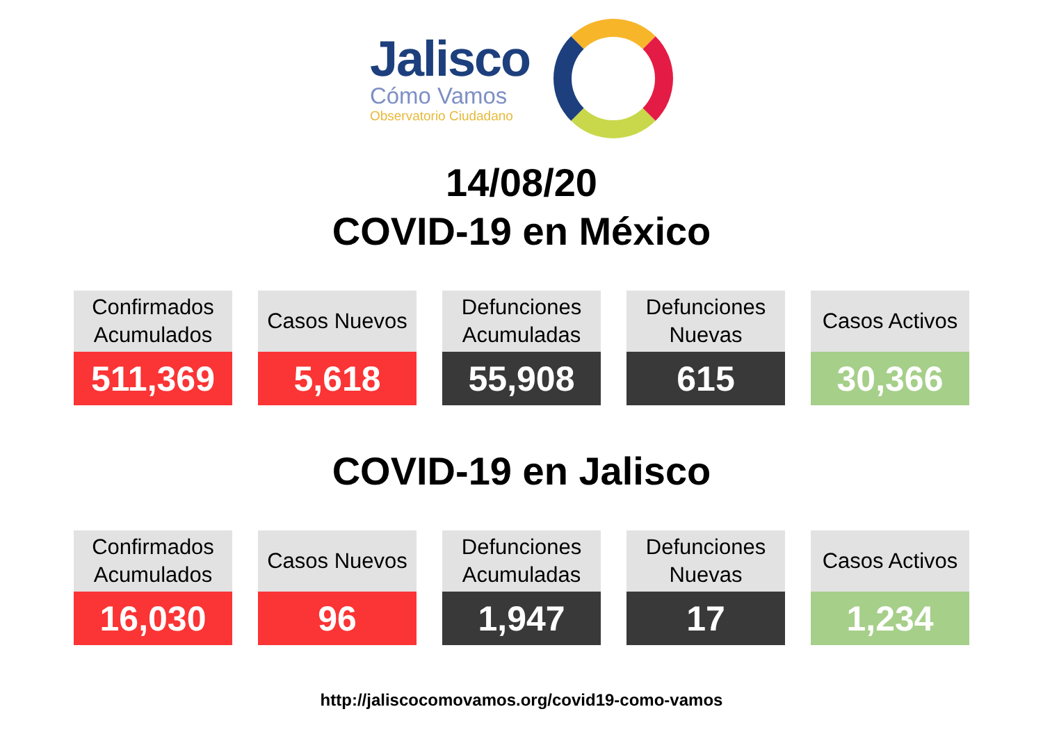Jalisco
Cómo Vamos
Observatorio Ciudadano
14/08/20
COVID-19 en México
| Confirmados Acumulados | Casos Nuevos | Defunciones Acumuladas | Defunciones Nuevas | Casos Activos |
| --- | --- | --- | --- | --- |
| 511,369 | 5,618 | 55,908 | 615 | 30,366 |
COVID-19 en Jalisco
| Confirmados Acumulados | Casos Nuevos | Defunciones Acumuladas | Defunciones Nuevas | Casos Activos |
| --- | --- | --- | --- | --- |
| 16,030 | 96 | 1,947 | 17 | 1,234 |
http://jaliscocomovamos.org/covid19-como-vamos